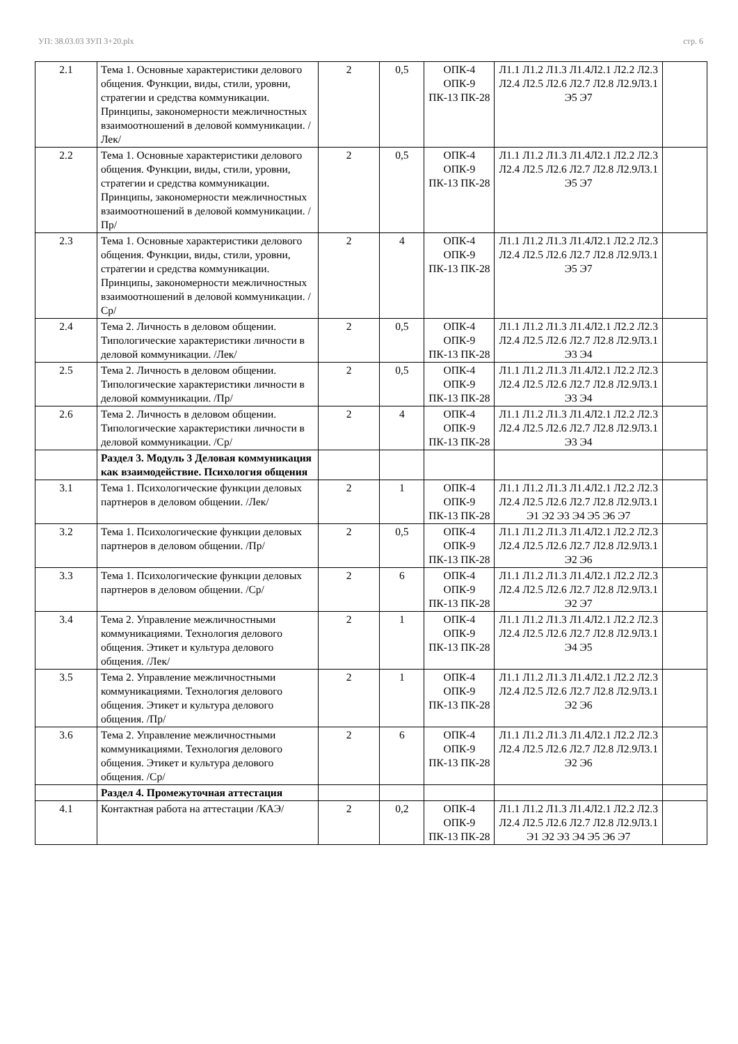УП: 38.03.03 ЗУП 3+20.plx стр. 6
| 2.1 | Тема 1. Основные характеристики делового общения. Функции, виды, стили, уровни, стратегии и средства коммуникации. Принципы, закономерности межличностных взаимоотношений в деловой коммуникации. /Лек/ | 2 | 0,5 | ОПК-4 ОПК-9 ПК-13 ПК-28 | Л1.1 Л1.2 Л1.3 Л1.4Л2.1 Л2.2 Л2.3 Л2.4 Л2.5 Л2.6 Л2.7 Л2.8 Л2.9Л3.1 Э5 Э7 | |
| 2.2 | Тема 1. Основные характеристики делового общения. Функции, виды, стили, уровни, стратегии и средства коммуникации. Принципы, закономерности межличностных взаимоотношений в деловой коммуникации. /Пр/ | 2 | 0,5 | ОПК-4 ОПК-9 ПК-13 ПК-28 | Л1.1 Л1.2 Л1.3 Л1.4Л2.1 Л2.2 Л2.3 Л2.4 Л2.5 Л2.6 Л2.7 Л2.8 Л2.9Л3.1 Э5 Э7 | |
| 2.3 | Тема 1. Основные характеристики делового общения. Функции, виды, стили, уровни, стратегии и средства коммуникации. Принципы, закономерности межличностных взаимоотношений в деловой коммуникации. /Ср/ | 2 | 4 | ОПК-4 ОПК-9 ПК-13 ПК-28 | Л1.1 Л1.2 Л1.3 Л1.4Л2.1 Л2.2 Л2.3 Л2.4 Л2.5 Л2.6 Л2.7 Л2.8 Л2.9Л3.1 Э5 Э7 | |
| 2.4 | Тема 2. Личность в деловом общении. Типологические характеристики личности в деловой коммуникации. /Лек/ | 2 | 0,5 | ОПК-4 ОПК-9 ПК-13 ПК-28 | Л1.1 Л1.2 Л1.3 Л1.4Л2.1 Л2.2 Л2.3 Л2.4 Л2.5 Л2.6 Л2.7 Л2.8 Л2.9Л3.1 Э3 Э4 | |
| 2.5 | Тема 2. Личность в деловом общении. Типологические характеристики личности в деловой коммуникации. /Пр/ | 2 | 0,5 | ОПК-4 ОПК-9 ПК-13 ПК-28 | Л1.1 Л1.2 Л1.3 Л1.4Л2.1 Л2.2 Л2.3 Л2.4 Л2.5 Л2.6 Л2.7 Л2.8 Л2.9Л3.1 Э3 Э4 | |
| 2.6 | Тема 2. Личность в деловом общении. Типологические характеристики личности в деловой коммуникации. /Ср/ | 2 | 4 | ОПК-4 ОПК-9 ПК-13 ПК-28 | Л1.1 Л1.2 Л1.3 Л1.4Л2.1 Л2.2 Л2.3 Л2.4 Л2.5 Л2.6 Л2.7 Л2.8 Л2.9Л3.1 Э3 Э4 | |
| | Раздел 3. Модуль 3 Деловая коммуникация как взаимодействие. Психология общения | | | | | |
| 3.1 | Тема 1. Психологические функции деловых партнеров в деловом общении. /Лек/ | 2 | 1 | ОПК-4 ОПК-9 ПК-13 ПК-28 | Л1.1 Л1.2 Л1.3 Л1.4Л2.1 Л2.2 Л2.3 Л2.4 Л2.5 Л2.6 Л2.7 Л2.8 Л2.9Л3.1 Э1 Э2 Э3 Э4 Э5 Э6 Э7 | |
| 3.2 | Тема 1. Психологические функции деловых партнеров в деловом общении. /Пр/ | 2 | 0,5 | ОПК-4 ОПК-9 ПК-13 ПК-28 | Л1.1 Л1.2 Л1.3 Л1.4Л2.1 Л2.2 Л2.3 Л2.4 Л2.5 Л2.6 Л2.7 Л2.8 Л2.9Л3.1 Э2 Э6 | |
| 3.3 | Тема 1. Психологические функции деловых партнеров в деловом общении. /Ср/ | 2 | 6 | ОПК-4 ОПК-9 ПК-13 ПК-28 | Л1.1 Л1.2 Л1.3 Л1.4Л2.1 Л2.2 Л2.3 Л2.4 Л2.5 Л2.6 Л2.7 Л2.8 Л2.9Л3.1 Э2 Э7 | |
| 3.4 | Тема 2. Управление межличностными коммуникациями. Технология делового общения. Этикет и культура делового общения. /Лек/ | 2 | 1 | ОПК-4 ОПК-9 ПК-13 ПК-28 | Л1.1 Л1.2 Л1.3 Л1.4Л2.1 Л2.2 Л2.3 Л2.4 Л2.5 Л2.6 Л2.7 Л2.8 Л2.9Л3.1 Э4 Э5 | |
| 3.5 | Тема 2. Управление межличностными коммуникациями. Технология делового общения. Этикет и культура делового общения. /Пр/ | 2 | 1 | ОПК-4 ОПК-9 ПК-13 ПК-28 | Л1.1 Л1.2 Л1.3 Л1.4Л2.1 Л2.2 Л2.3 Л2.4 Л2.5 Л2.6 Л2.7 Л2.8 Л2.9Л3.1 Э2 Э6 | |
| 3.6 | Тема 2. Управление межличностными коммуникациями. Технология делового общения. Этикет и культура делового общения. /Ср/ | 2 | 6 | ОПК-4 ОПК-9 ПК-13 ПК-28 | Л1.1 Л1.2 Л1.3 Л1.4Л2.1 Л2.2 Л2.3 Л2.4 Л2.5 Л2.6 Л2.7 Л2.8 Л2.9Л3.1 Э2 Э6 | |
| | Раздел 4. Промежуточная аттестация | | | | | |
| 4.1 | Контактная работа на аттестации /КАЭ/ | 2 | 0,2 | ОПК-4 ОПК-9 ПК-13 ПК-28 | Л1.1 Л1.2 Л1.3 Л1.4Л2.1 Л2.2 Л2.3 Л2.4 Л2.5 Л2.6 Л2.7 Л2.8 Л2.9Л3.1 Э1 Э2 Э3 Э4 Э5 Э6 Э7 | |